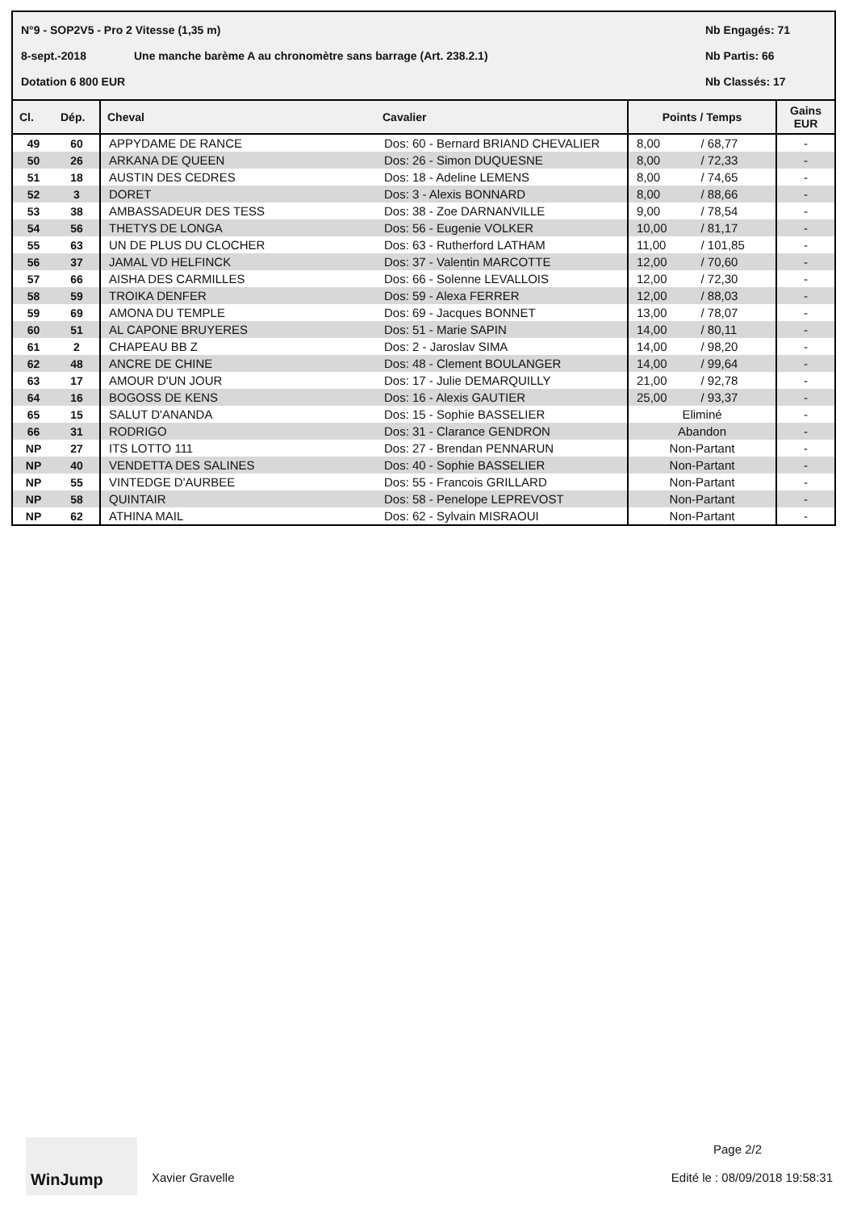N°9 - SOP2V5 - Pro 2 Vitesse (1,35 m) Nb Engagés: 71
8-sept.-2018 Une manche barème A au chronomètre sans barrage (Art. 238.2.1) Nb Partis: 66
Dotation 6 800 EUR Nb Classés: 17
| Cl. | Dép. | Cheval | Cavalier | Points / Temps | | Gains EUR |
| --- | --- | --- | --- | --- | --- | --- |
| 49 | 60 | APPYDAME DE RANCE | Dos: 60 - Bernard BRIAND CHEVALIER | 8,00 | / 68,77 | - |
| 50 | 26 | ARKANA DE QUEEN | Dos: 26 - Simon DUQUESNE | 8,00 | / 72,33 | - |
| 51 | 18 | AUSTIN DES CEDRES | Dos: 18 - Adeline LEMENS | 8,00 | / 74,65 | - |
| 52 | 3 | DORET | Dos: 3 - Alexis BONNARD | 8,00 | / 88,66 | - |
| 53 | 38 | AMBASSADEUR DES TESS | Dos: 38 - Zoe DARNANVILLE | 9,00 | / 78,54 | - |
| 54 | 56 | THETYS DE LONGA | Dos: 56 - Eugenie VOLKER | 10,00 | / 81,17 | - |
| 55 | 63 | UN DE PLUS DU CLOCHER | Dos: 63 - Rutherford LATHAM | 11,00 | / 101,85 | - |
| 56 | 37 | JAMAL VD HELFINCK | Dos: 37 - Valentin MARCOTTE | 12,00 | / 70,60 | - |
| 57 | 66 | AISHA DES CARMILLES | Dos: 66 - Solenne LEVALLOIS | 12,00 | / 72,30 | - |
| 58 | 59 | TROIKA DENFER | Dos: 59 - Alexa FERRER | 12,00 | / 88,03 | - |
| 59 | 69 | AMONA DU TEMPLE | Dos: 69 - Jacques BONNET | 13,00 | / 78,07 | - |
| 60 | 51 | AL CAPONE BRUYERES | Dos: 51 - Marie SAPIN | 14,00 | / 80,11 | - |
| 61 | 2 | CHAPEAU BB Z | Dos: 2 - Jaroslav SIMA | 14,00 | / 98,20 | - |
| 62 | 48 | ANCRE DE CHINE | Dos: 48 - Clement BOULANGER | 14,00 | / 99,64 | - |
| 63 | 17 | AMOUR D'UN JOUR | Dos: 17 - Julie DEMARQUILLY | 21,00 | / 92,78 | - |
| 64 | 16 | BOGOSS DE KENS | Dos: 16 - Alexis GAUTIER | 25,00 | / 93,37 | - |
| 65 | 15 | SALUT D'ANANDA | Dos: 15 - Sophie BASSELIER | Eliminé | | - |
| 66 | 31 | RODRIGO | Dos: 31 - Clarance GENDRON | Abandon | | - |
| NP | 27 | ITS LOTTO 111 | Dos: 27 - Brendan PENNARUN | Non-Partant | | - |
| NP | 40 | VENDETTA DES SALINES | Dos: 40 - Sophie BASSELIER | Non-Partant | | - |
| NP | 55 | VINTEDGE D'AURBEE | Dos: 55 - Francois GRILLARD | Non-Partant | | - |
| NP | 58 | QUINTAIR | Dos: 58 - Penelope LEPREVOST | Non-Partant | | - |
| NP | 62 | ATHINA MAIL | Dos: 62 - Sylvain MISRAOUI | Non-Partant | | - |
WinJump
Xavier Gravelle
Page 2/2
Edité le : 08/09/2018 19:58:31